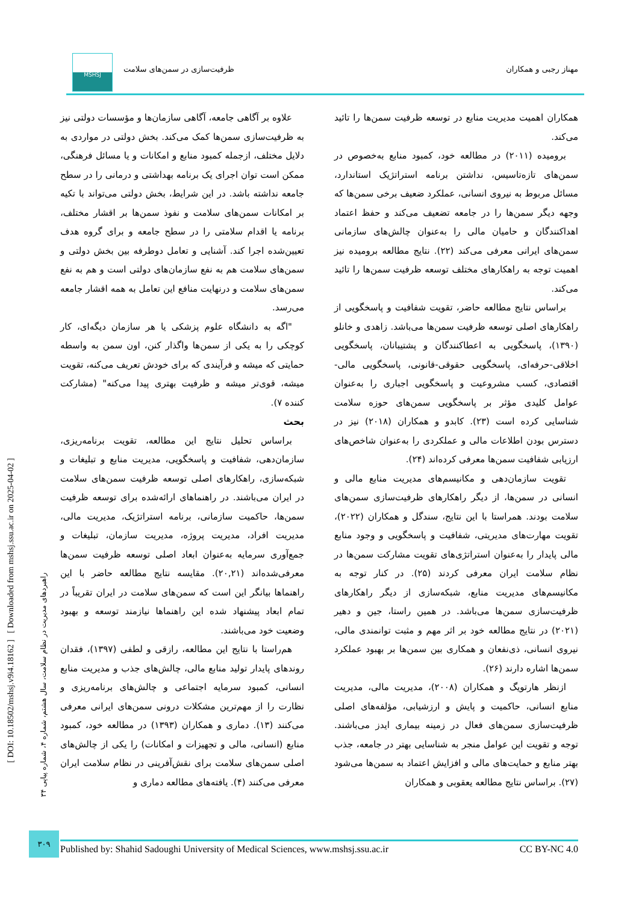مهناز رجبی و همکاران ظرفیت‌سازی در سمن‌های سلامت
MSHSJ
علاوه بر آگاهی جامعه، آگاهی سازمان‌ها و مؤسسات دولتی نیز به ظرفیت‌سازی سمن‌ها کمک می‌کند. بخش دولتی در مواردی به دلایل مختلف، ازجمله کمبود منابع و امکانات و یا مسائل فرهنگی، ممکن است توان اجرای یک برنامه بهداشتی و درمانی را در سطح جامعه نداشته باشد. در این شرایط، بخش دولتی می‌تواند با تکیه بر امکانات سمن‌های سلامت و نفوذ سمن‌ها بر اقشار مختلف، برنامه یا اقدام سلامتی را در سطح جامعه و برای گروه هدف تعیین‌شده اجرا کند. آشنایی و تعامل دوطرفه بین بخش دولتی و سمن‌های سلامت هم به نفع سازمان‌های دولتی است و هم به نفع سمن‌های سلامت و درنهایت منافع این تعامل به همه اقشار جامعه می‌رسد.
"اگه به دانشگاه علوم پزشکی یا هر سازمان دیگه‌ای، کار کوچکی را به یکی از سمن‌ها واگذار کنن، اون سمن به واسطه حمایتی که میشه و فرآیندی که برای خودش تعریف می‌کنه، تقویت میشه، قوی‌تر میشه و ظرفیت بهتری پیدا می‌کنه" (مشارکت کننده ۷).
بحث
براساس تحلیل نتایج این مطالعه، تقویت برنامه‌ریزی، سازمان‌دهی، شفافیت و پاسخگویی، مدیریت منابع و تبلیغات و شبکه‌سازی، راهکارهای اصلی توسعه ظرفیت سمن‌های سلامت در ایران می‌باشند. در راهنماهای ارائه‌شده برای توسعه ظرفیت سمن‌ها، حاکمیت سازمانی، برنامه استراتژیک، مدیریت مالی، مدیریت افراد، مدیریت پروژه، مدیریت سازمان، تبلیغات و جمع‌آوری سرمایه به‌عنوان ابعاد اصلی توسعه ظرفیت سمن‌ها معرفی‌شده‌اند (۲۰,۲۱). مقایسه نتایج مطالعه حاضر با این راهنماها بیانگر این است که سمن‌های سلامت در ایران تقریباً در تمام ابعاد پیشنهاد شده این راهنماها نیازمند توسعه و بهبود وضعیت خود می‌باشند.
هم‌راستا با نتایج این مطالعه، رازقی و لطفی (۱۳۹۷)، فقدان روندهای پایدار تولید منابع مالی، چالش‌های جذب و مدیریت منابع انسانی، کمبود سرمایه اجتماعی و چالش‌های برنامه‌ریزی و نظارت را از مهم‌ترین مشکلات درونی سمن‌های ایرانی معرفی می‌کنند (۱۳). دماری و همکاران (۱۳۹۳) در مطالعه خود، کمبود منابع (انسانی، مالی و تجهیزات و امکانات) را یکی از چالش‌های اصلی سمن‌های سلامت برای نقش‌آفرینی در نظام سلامت ایران معرفی می‌کنند (۴). یافته‌های مطالعه دماری و
همکاران اهمیت مدیریت منابع در توسعه ظرفیت سمن‌ها را تائید می‌کند.
برومیده (۲۰۱۱) در مطالعه خود، کمبود منابع به‌خصوص در سمن‌های تازه‌تاسیس، نداشتن برنامه استراتژیک استاندارد، مسائل مربوط به نیروی انسانی، عملکرد ضعیف برخی سمن‌ها که وجهه دیگر سمن‌ها را در جامعه تضعیف می‌کند و حفظ اعتماد اهداکنندگان و حامیان مالی را به‌عنوان چالش‌های سازمانی سمن‌های ایرانی معرفی می‌کند (۲۲). نتایج مطالعه برومیده نیز اهمیت توجه به راهکارهای مختلف توسعه ظرفیت سمن‌ها را تائید می‌کند.
براساس نتایج مطالعه حاضر، تقویت شفافیت و پاسخگویی از راهکارهای اصلی توسعه ظرفیت سمن‌ها می‌باشد. زاهدی و خانلو (۱۳۹۰)، پاسخگویی به اعطاکنندگان و پشتیبانان، پاسخگویی اخلاقی-حرفه‌ای، پاسخگویی حقوقی-قانونی، پاسخگویی مالی-اقتصادی، کسب مشروعیت و پاسخگویی اجباری را به‌عنوان عوامل کلیدی مؤثر بر پاسخگویی سمن‌های حوزه سلامت شناسایی کرده است (۲۳). کابدو و همکاران (۲۰۱۸) نیز در دسترس بودن اطلاعات مالی و عملکردی را به‌عنوان شاخص‌های ارزیابی شفافیت سمن‌ها معرفی کرده‌اند (۲۴).
تقویت سازمان‌دهی و مکانیسم‌های مدیریت منابع مالی و انسانی در سمن‌ها، از دیگر راهکارهای ظرفیت‌سازی سمن‌های سلامت بودند. همراستا با این نتایج، سندگل و همکاران (۲۰۲۲)، تقویت مهارت‌های مدیریتی، شفافیت و پاسخگویی و وجود منابع مالی پایدار را به‌عنوان استراتژی‌های تقویت مشارکت سمن‌ها در نظام سلامت ایران معرفی کردند (۲۵). در کنار توجه به مکانیسم‌های مدیریت منابع، شبکه‌سازی از دیگر راهکارهای ظرفیت‌سازی سمن‌ها می‌باشد. در همین راستا، جین و دهیر (۲۰۲۱) در نتایج مطالعه خود بر اثر مهم و مثبت توانمندی مالی، نیروی انسانی، ذی‌نفعان و همکاری بین سمن‌ها بر بهبود عملکرد سمن‌ها اشاره دارند (۲۶).
ازنظر هارتویگ و همکاران (۲۰۰۸)، مدیریت مالی، مدیریت منابع انسانی، حاکمیت و پایش و ارزشیابی، مؤلفه‌های اصلی ظرفیت‌سازی سمن‌های فعال در زمینه بیماری ایدز می‌باشند. توجه و تقویت این عوامل منجر به شناسایی بهتر در جامعه، جذب بهتر منابع و حمایت‌های مالی و افزایش اعتماد به سمن‌ها می‌شود (۲۷). براساس نتایج مطالعه یعقوبی و همکاران
[ DOI: 10.18502/mshsj.v9i4.18162 ] [ Downloaded from mshsj.ssu.ac.ir on 2025-04-02 ]
راهبردهای مدیریت در نظام سلامت، سال هشتم، شماره ۴، شماره پیاپی ۳۴
۳۰۹
Published by: Shahid Sadoughi University of Medical Sciences, www.mshsj.ssu.ac.ir CC BY-NC 4.0